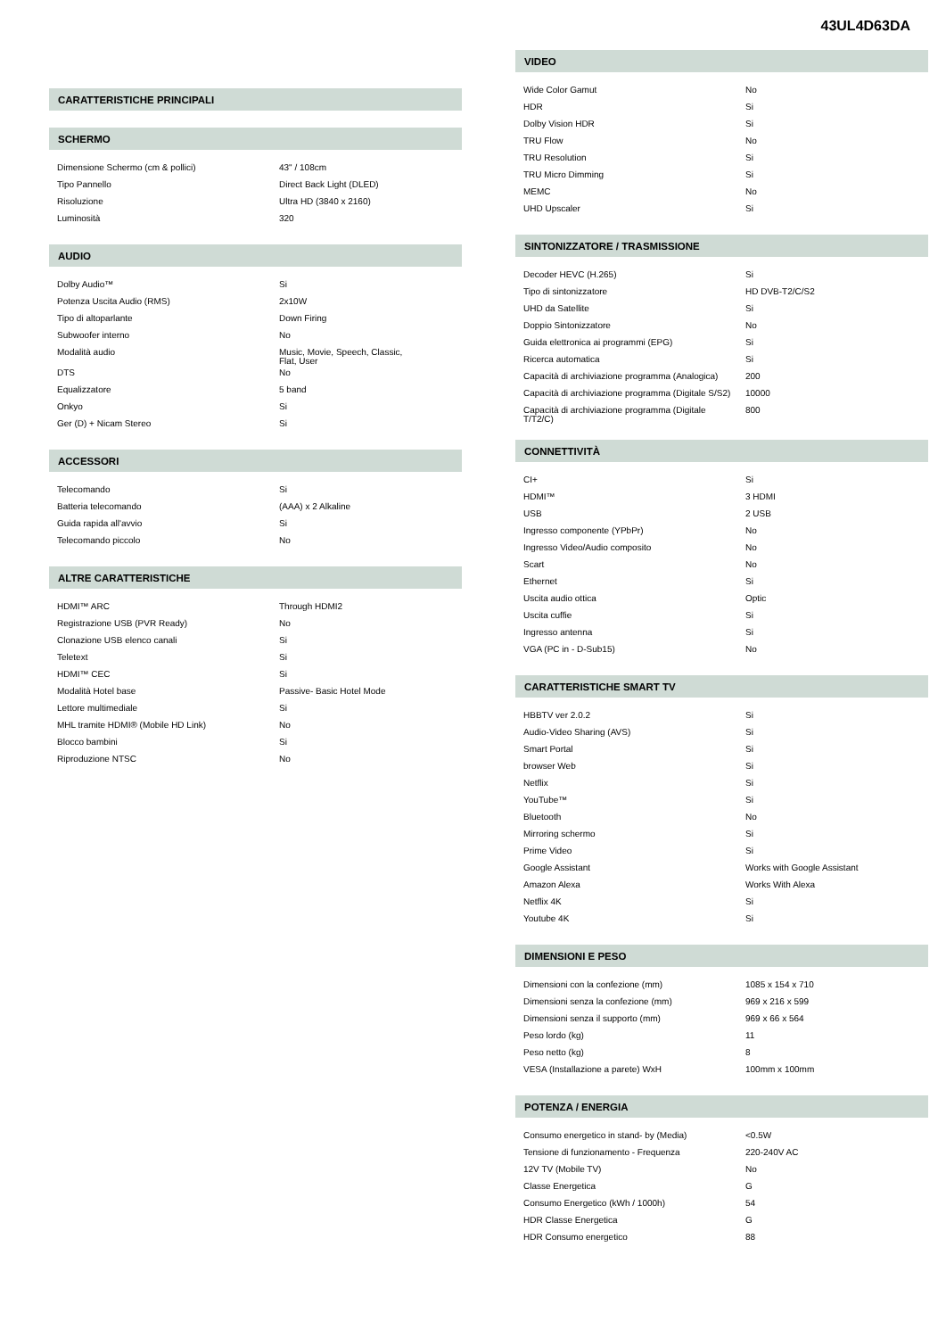43UL4D63DA
CARATTERISTICHE PRINCIPALI
SCHERMO
| Dimensione Schermo (cm & pollici) | 43" / 108cm |
| Tipo Pannello | Direct Back Light (DLED) |
| Risoluzione | Ultra HD (3840 x 2160) |
| Luminosità | 320 |
AUDIO
| Dolby Audio™ | Si |
| Potenza Uscita Audio (RMS) | 2x10W |
| Tipo di altoparlante | Down Firing |
| Subwoofer interno | No |
| Modalità audio | Music, Movie, Speech, Classic, Flat, User |
| DTS | No |
| Equalizzatore | 5 band |
| Onkyo | Si |
| Ger (D) + Nicam Stereo | Si |
ACCESSORI
| Telecomando | Si |
| Batteria telecomando | (AAA) x 2 Alkaline |
| Guida rapida all'avvio | Si |
| Telecomando piccolo | No |
ALTRE CARATTERISTICHE
| HDMI™ ARC | Through HDMI2 |
| Registrazione USB (PVR Ready) | No |
| Clonazione USB elenco canali | Si |
| Teletext | Si |
| HDMI™ CEC | Si |
| Modalità Hotel base | Passive- Basic Hotel Mode |
| Lettore multimediale | Si |
| MHL tramite HDMI® (Mobile HD Link) | No |
| Blocco bambini | Si |
| Riproduzione NTSC | No |
VIDEO
| Wide Color Gamut | No |
| HDR | Si |
| Dolby Vision HDR | Si |
| TRU Flow | No |
| TRU Resolution | Si |
| TRU Micro Dimming | Si |
| MEMC | No |
| UHD Upscaler | Si |
SINTONIZZATORE / TRASMISSIONE
| Decoder HEVC (H.265) | Si |
| Tipo di sintonizzatore | HD DVB-T2/C/S2 |
| UHD da Satellite | Si |
| Doppio Sintonizzatore | No |
| Guida elettronica ai programmi (EPG) | Si |
| Ricerca automatica | Si |
| Capacità di archiviazione programma (Analogica) | 200 |
| Capacità di archiviazione programma (Digitale S/S2) | 10000 |
| Capacità di archiviazione programma (Digitale T/T2/C) | 800 |
CONNETTIVITÀ
| CI+ | Si |
| HDMI™ | 3 HDMI |
| USB | 2 USB |
| Ingresso componente (YPbPr) | No |
| Ingresso Video/Audio composito | No |
| Scart | No |
| Ethernet | Si |
| Uscita audio ottica | Optic |
| Uscita cuffie | Si |
| Ingresso antenna | Si |
| VGA (PC in - D-Sub15) | No |
CARATTERISTICHE SMART TV
| HBBTV ver 2.0.2 | Si |
| Audio-Video Sharing (AVS) | Si |
| Smart Portal | Si |
| browser Web | Si |
| Netflix | Si |
| YouTube™ | Si |
| Bluetooth | No |
| Mirroring schermo | Si |
| Prime Video | Si |
| Google Assistant | Works with Google Assistant |
| Amazon Alexa | Works With Alexa |
| Netflix 4K | Si |
| Youtube 4K | Si |
DIMENSIONI E PESO
| Dimensioni con la confezione (mm) | 1085 x 154 x 710 |
| Dimensioni senza la confezione (mm) | 969 x 216 x 599 |
| Dimensioni senza il supporto (mm) | 969 x 66 x 564 |
| Peso lordo (kg) | 11 |
| Peso netto (kg) | 8 |
| VESA (Installazione a parete) WxH | 100mm x 100mm |
POTENZA / ENERGIA
| Consumo energetico in stand- by (Media) | <0.5W |
| Tensione di funzionamento - Frequenza | 220-240V AC |
| 12V TV (Mobile TV) | No |
| Classe Energetica | G |
| Consumo Energetico (kWh / 1000h) | 54 |
| HDR Classe Energetica | G |
| HDR Consumo energetico | 88 |